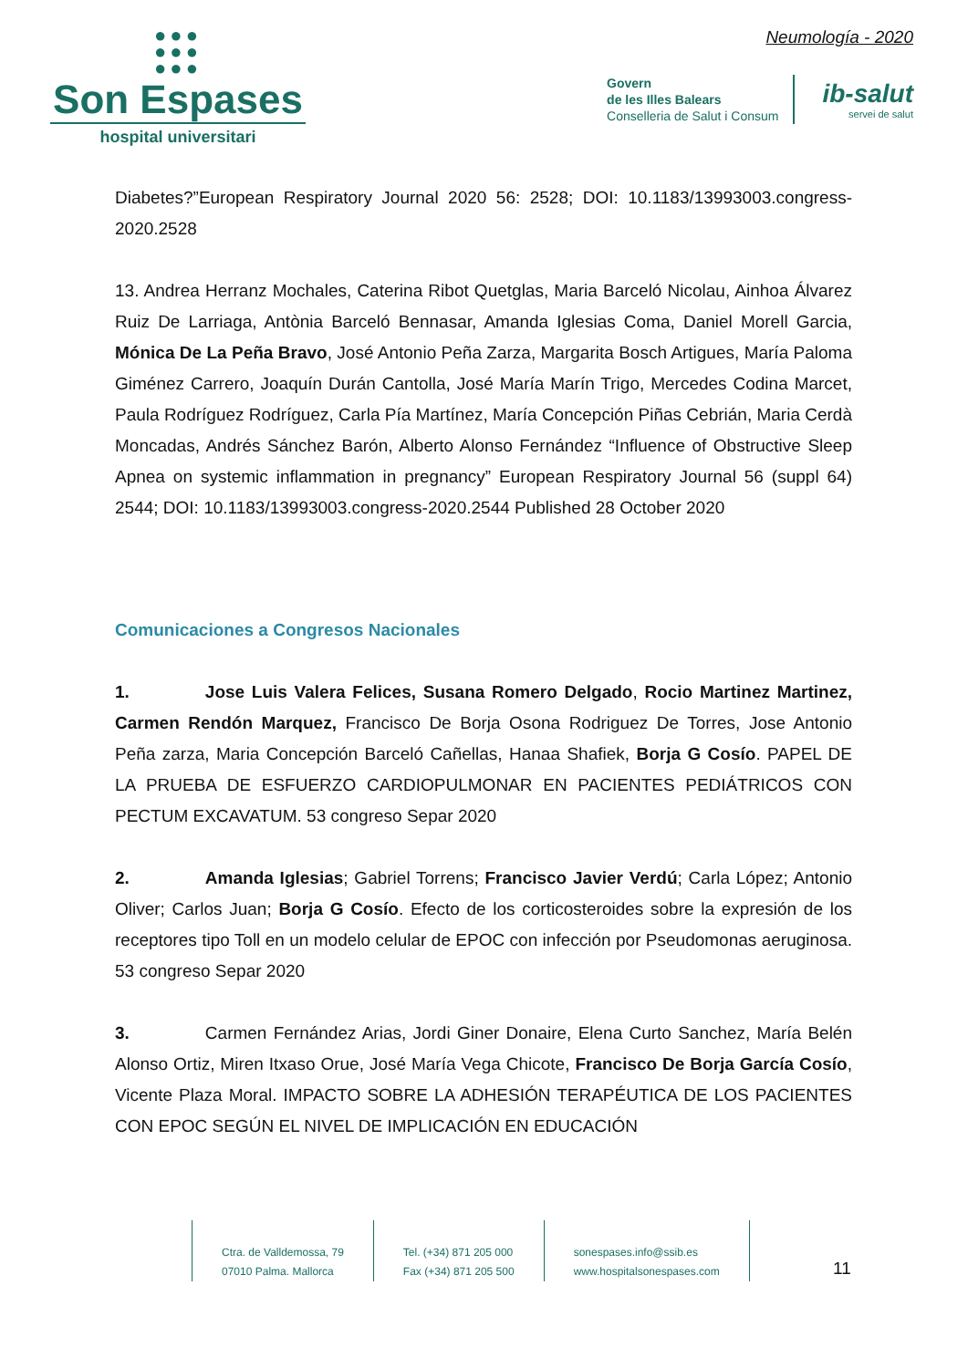●●●
●●●
●●●
Son Espases
hospital universitari
Neumología - 2020
Govern
de les Illes Balears
Conselleria de Salut i Consum
ib-salut
servei de salut
Diabetes?”European Respiratory Journal 2020 56: 2528; DOI: 10.1183/13993003.congress-2020.2528
13. Andrea Herranz Mochales, Caterina Ribot Quetglas, Maria Barceló Nicolau, Ainhoa Álvarez Ruiz De Larriaga, Antònia Barceló Bennasar, Amanda Iglesias Coma, Daniel Morell Garcia, Mónica De La Peña Bravo, José Antonio Peña Zarza, Margarita Bosch Artigues, María Paloma Giménez Carrero, Joaquín Durán Cantolla, José María Marín Trigo, Mercedes Codina Marcet, Paula Rodríguez Rodríguez, Carla Pía Martínez, María Concepción Piñas Cebrián, Maria Cerdà Moncadas, Andrés Sánchez Barón, Alberto Alonso Fernández “Influence of Obstructive Sleep Apnea on systemic inflammation in pregnancy” European Respiratory Journal 56 (suppl 64) 2544; DOI: 10.1183/13993003.congress-2020.2544 Published 28 October 2020
Comunicaciones a Congresos Nacionales
1. Jose Luis Valera Felices, Susana Romero Delgado, Rocio Martinez Martinez, Carmen Rendón Marquez, Francisco De Borja Osona Rodriguez De Torres, Jose Antonio Peña zarza, Maria Concepción Barceló Cañellas, Hanaa Shafiek, Borja G Cosío. PAPEL DE LA PRUEBA DE ESFUERZO CARDIOPULMONAR EN PACIENTES PEDIÁTRICOS CON PECTUM EXCAVATUM. 53 congreso Separ 2020
2. Amanda Iglesias; Gabriel Torrens; Francisco Javier Verdú; Carla López; Antonio Oliver; Carlos Juan; Borja G Cosío. Efecto de los corticosteroides sobre la expresión de los receptores tipo Toll en un modelo celular de EPOC con infección por Pseudomonas aeruginosa. 53 congreso Separ 2020
3. Carmen Fernández Arias, Jordi Giner Donaire, Elena Curto Sanchez, María Belén Alonso Ortiz, Miren Itxaso Orue, José María Vega Chicote, Francisco De Borja García Cosío, Vicente Plaza Moral. IMPACTO SOBRE LA ADHESIÓN TERAPÉUTICA DE LOS PACIENTES CON EPOC SEGÚN EL NIVEL DE IMPLICACIÓN EN EDUCACIÓN
Ctra. de Valldemossa, 79
07010 Palma. Mallorca
Tel. (+34) 871 205 000
Fax (+34) 871 205 500
sonespases.info@ssib.es
www.hospitalsonespases.com
11